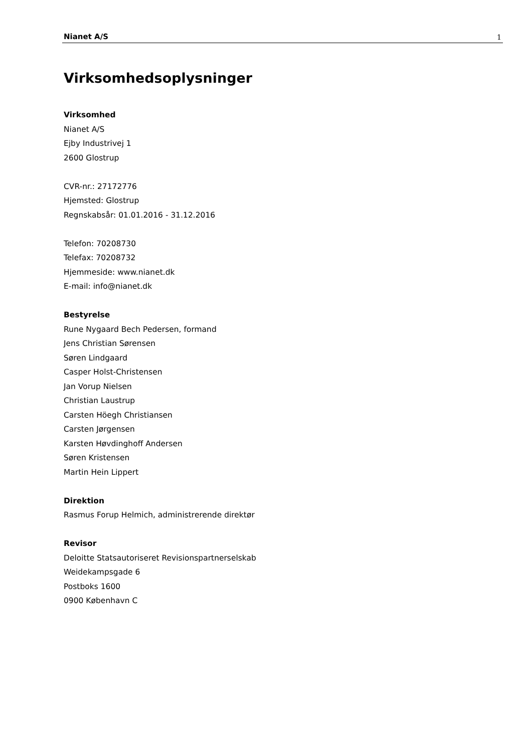Nianet A/S 1
Virksomhedsoplysninger
Virksomhed
Nianet A/S
Ejby Industrivej 1
2600 Glostrup
CVR-nr.: 27172776
Hjemsted: Glostrup
Regnskabsår: 01.01.2016 - 31.12.2016
Telefon: 70208730
Telefax: 70208732
Hjemmeside: www.nianet.dk
E-mail: info@nianet.dk
Bestyrelse
Rune Nygaard Bech Pedersen, formand
Jens Christian Sørensen
Søren Lindgaard
Casper Holst-Christensen
Jan Vorup Nielsen
Christian Laustrup
Carsten Höegh Christiansen
Carsten Jørgensen
Karsten Høvdinghoff Andersen
Søren Kristensen
Martin Hein Lippert
Direktion
Rasmus Forup Helmich, administrerende direktør
Revisor
Deloitte Statsautoriseret Revisionspartnerselskab
Weidekampsgade 6
Postboks 1600
0900 København C